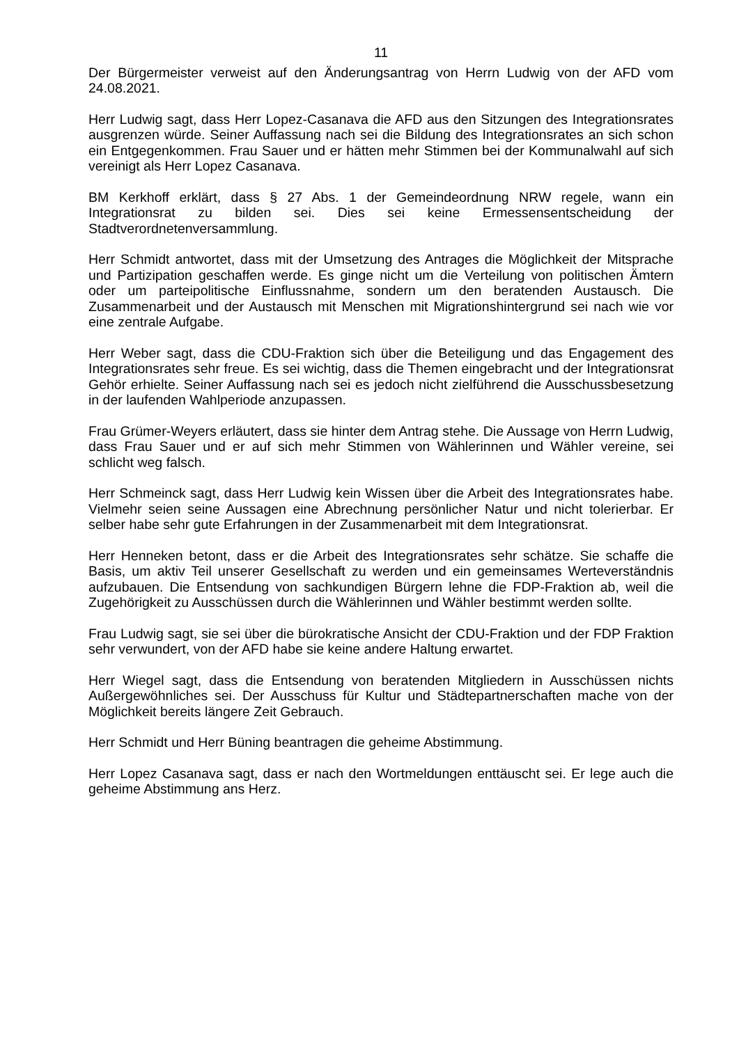11
Der Bürgermeister verweist auf den Änderungsantrag von Herrn Ludwig von der AFD vom 24.08.2021.
Herr Ludwig sagt, dass Herr Lopez-Casanava die AFD aus den Sitzungen des Integrationsrates ausgrenzen würde. Seiner Auffassung nach sei die Bildung des Integrationsrates an sich schon ein Entgegenkommen. Frau Sauer und er hätten mehr Stimmen bei der Kommunalwahl auf sich vereinigt als Herr Lopez Casanava.
BM Kerkhoff erklärt, dass § 27 Abs. 1 der Gemeindeordnung NRW regele, wann ein Integrationsrat zu bilden sei. Dies sei keine Ermessensentscheidung der Stadtverordnetenversammlung.
Herr Schmidt antwortet, dass mit der Umsetzung des Antrages die Möglichkeit der Mitsprache und Partizipation geschaffen werde. Es ginge nicht um die Verteilung von politischen Ämtern oder um parteipolitische Einflussnahme, sondern um den beratenden Austausch. Die Zusammenarbeit und der Austausch mit Menschen mit Migrationshintergrund sei nach wie vor eine zentrale Aufgabe.
Herr Weber sagt, dass die CDU-Fraktion sich über die Beteiligung und das Engagement des Integrationsrates sehr freue. Es sei wichtig, dass die Themen eingebracht und der Integrationsrat Gehör erhielte. Seiner Auffassung nach sei es jedoch nicht zielführend die Ausschussbesetzung in der laufenden Wahlperiode anzupassen.
Frau Grümer-Weyers erläutert, dass sie hinter dem Antrag stehe. Die Aussage von Herrn Ludwig, dass Frau Sauer und er auf sich mehr Stimmen von Wählerinnen und Wähler vereine, sei schlicht weg falsch.
Herr Schmeinck sagt, dass Herr Ludwig kein Wissen über die Arbeit des Integrationsrates habe. Vielmehr seien seine Aussagen eine Abrechnung persönlicher Natur und nicht tolerierbar. Er selber habe sehr gute Erfahrungen in der Zusammenarbeit mit dem Integrationsrat.
Herr Henneken betont, dass er die Arbeit des Integrationsrates sehr schätze. Sie schaffe die Basis, um aktiv Teil unserer Gesellschaft zu werden und ein gemeinsames Werteverständnis aufzubauen. Die Entsendung von sachkundigen Bürgern lehne die FDP-Fraktion ab, weil die Zugehörigkeit zu Ausschüssen durch die Wählerinnen und Wähler bestimmt werden sollte.
Frau Ludwig sagt, sie sei über die bürokratische Ansicht der CDU-Fraktion und der FDP Fraktion sehr verwundert, von der AFD habe sie keine andere Haltung erwartet.
Herr Wiegel sagt, dass die Entsendung von beratenden Mitgliedern in Ausschüssen nichts Außergewöhnliches sei. Der Ausschuss für Kultur und Städtepartnerschaften mache von der Möglichkeit bereits längere Zeit Gebrauch.
Herr Schmidt und Herr Büning beantragen die geheime Abstimmung.
Herr Lopez Casanava sagt, dass er nach den Wortmeldungen enttäuscht sei. Er lege auch die geheime Abstimmung ans Herz.